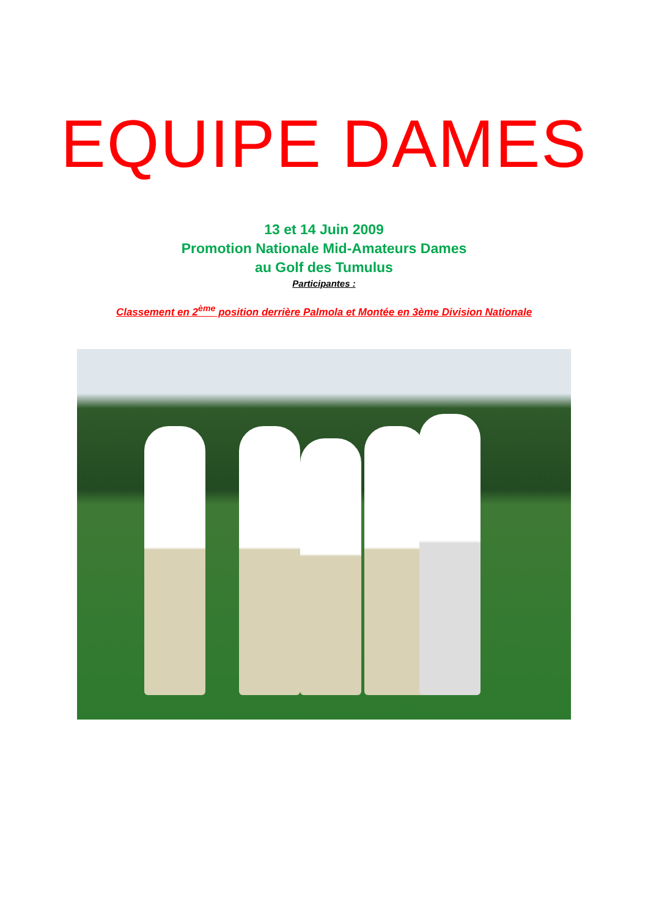EQUIPE DAMES
13 et 14 Juin 2009
Promotion Nationale Mid-Amateurs Dames
au Golf des Tumulus
Participantes :
Classement en 2<sup>ème</sup> position derrière Palmola et Montée en 3ème Division Nationale